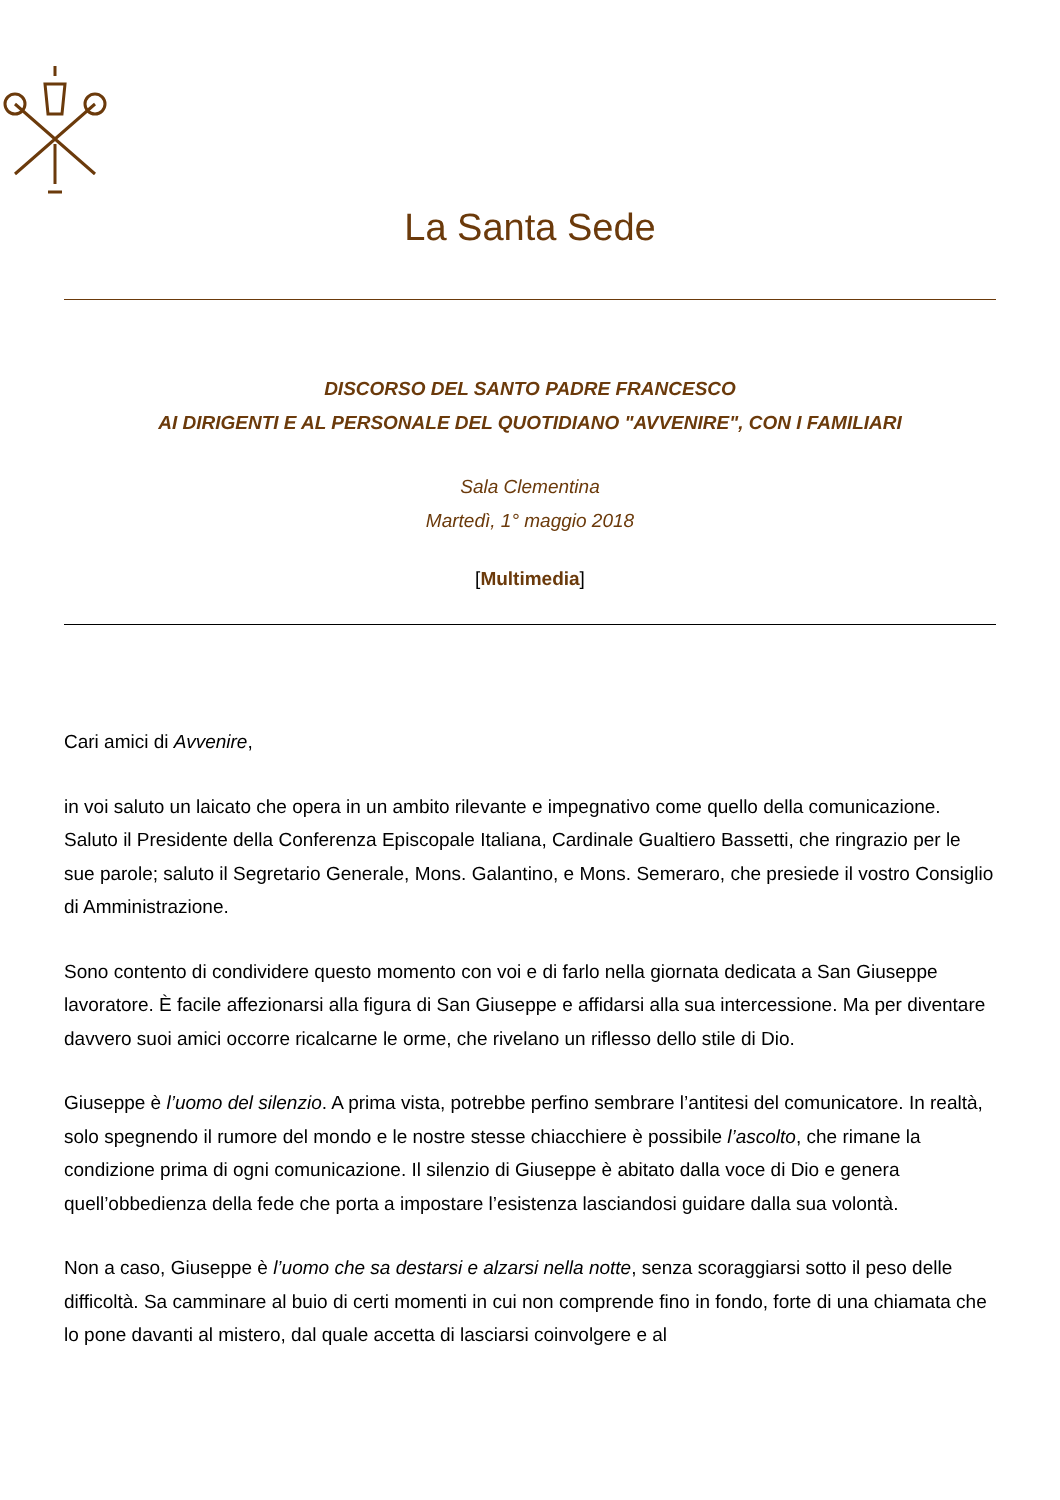La Santa Sede
DISCORSO DEL SANTO PADRE FRANCESCO
AI DIRIGENTI E AL PERSONALE DEL QUOTIDIANO "AVVENIRE", CON I FAMILIARI
Sala Clementina
Martedì, 1° maggio 2018
[Multimedia]
Cari amici di Avvenire,
in voi saluto un laicato che opera in un ambito rilevante e impegnativo come quello della comunicazione. Saluto il Presidente della Conferenza Episcopale Italiana, Cardinale Gualtiero Bassetti, che ringrazio per le sue parole; saluto il Segretario Generale, Mons. Galantino, e Mons. Semeraro, che presiede il vostro Consiglio di Amministrazione.
Sono contento di condividere questo momento con voi e di farlo nella giornata dedicata a San Giuseppe lavoratore. È facile affezionarsi alla figura di San Giuseppe e affidarsi alla sua intercessione. Ma per diventare davvero suoi amici occorre ricalcarne le orme, che rivelano un riflesso dello stile di Dio.
Giuseppe è l’uomo del silenzio. A prima vista, potrebbe perfino sembrare l’antitesi del comunicatore. In realtà, solo spegnendo il rumore del mondo e le nostre stesse chiacchiere è possibile l’ascolto, che rimane la condizione prima di ogni comunicazione. Il silenzio di Giuseppe è abitato dalla voce di Dio e genera quell’obbedienza della fede che porta a impostare l’esistenza lasciandosi guidare dalla sua volontà.
Non a caso, Giuseppe è l’uomo che sa destarsi e alzarsi nella notte, senza scoraggiarsi sotto il peso delle difficoltà. Sa camminare al buio di certi momenti in cui non comprende fino in fondo, forte di una chiamata che lo pone davanti al mistero, dal quale accetta di lasciarsi coinvolgere e al